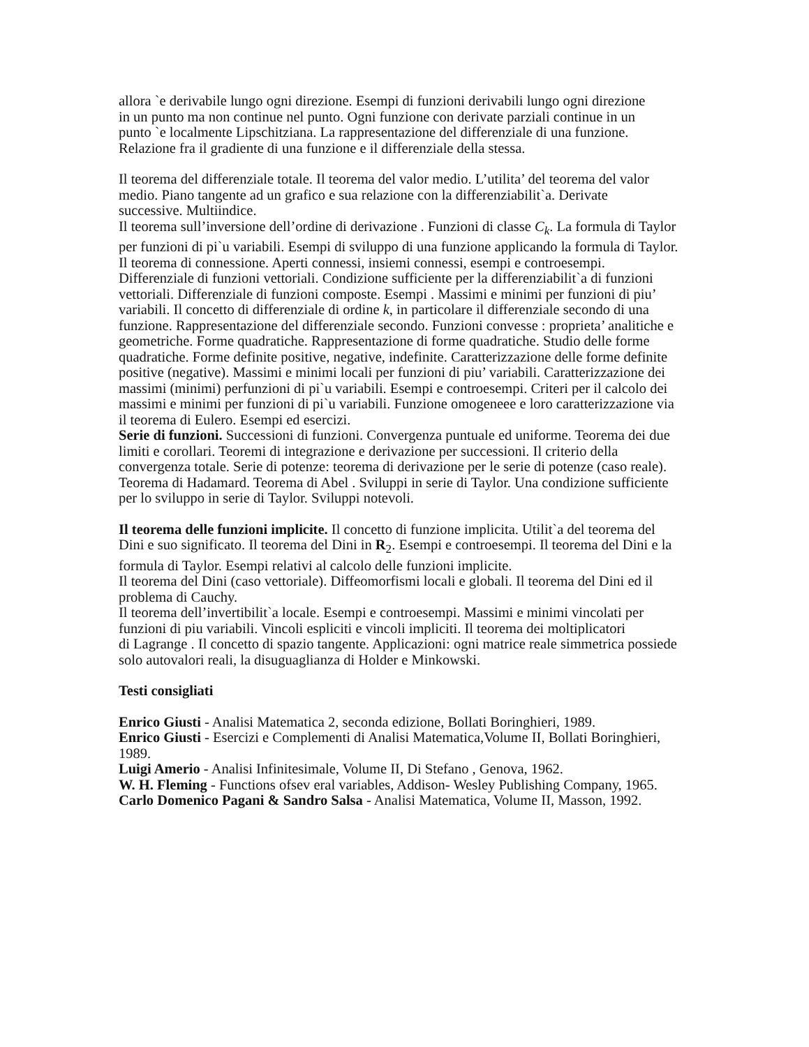allora `e derivabile lungo ogni direzione. Esempi di funzioni derivabili lungo ogni direzione
in un punto ma non continue nel punto. Ogni funzione con derivate parziali continue in un
punto `e localmente Lipschitziana. La rappresentazione del differenziale di una funzione. Relazione fra il gradiente di una funzione e il differenziale della stessa.
Il teorema del differenziale totale. Il teorema del valor medio. L’utilita’ del teorema del valor medio. Piano tangente ad un grafico e sua relazione con la differenziabilit`a. Derivate
successive. Multiindice.
Il teorema sull’inversione dell’ordine di derivazione . Funzioni di classe C<sub>k</sub>. La formula di Taylor per funzioni di pi`u variabili. Esempi di sviluppo di una funzione applicando la formula di Taylor. Il teorema di connessione. Aperti connessi, insiemi connessi, esempi e controesempi. Differenziale di funzioni vettoriali. Condizione sufficiente per la differenziabilit`a di funzioni vettoriali. Differenziale di funzioni composte. Esempi . Massimi e minimi per funzioni di piu’ variabili. Il concetto di differenziale di ordine k, in particolare il differenziale secondo di una funzione. Rappresentazione del differenziale secondo. Funzioni convesse : proprieta’ analitiche e geometriche. Forme quadratiche. Rappresentazione di forme quadratiche. Studio delle forme quadratiche. Forme definite positive, negative, indefinite. Caratterizzazione delle forme definite positive (negative). Massimi e minimi locali per funzioni di piu’ variabili. Caratterizzazione dei massimi (minimi) perfunzioni di pi`u variabili. Esempi e controesempi. Criteri per il calcolo dei massimi e minimi per funzioni di pi`u variabili. Funzione omogeneee e loro caratterizzazione via il teorema di Eulero. Esempi ed esercizi.
Serie di funzioni. Successioni di funzioni. Convergenza puntuale ed uniforme. Teorema dei due limiti e corollari. Teoremi di integrazione e derivazione per successioni. Il criterio della convergenza totale. Serie di potenze: teorema di derivazione per le serie di potenze (caso reale). Teorema di Hadamard. Teorema di Abel . Sviluppi in serie di Taylor. Una condizione sufficiente per lo sviluppo in serie di Taylor. Sviluppi notevoli.
Il teorema delle funzioni implicite. Il concetto di funzione implicita. Utilit`a del teorema del Dini e suo significato. Il teorema del Dini in R<sub>2</sub>. Esempi e controesempi. Il teorema del Dini e la formula di Taylor. Esempi relativi al calcolo delle funzioni implicite.
Il teorema del Dini (caso vettoriale). Diffeomorfismi locali e globali. Il teorema del Dini ed il problema di Cauchy.
Il teorema dell’invertibilit`a locale. Esempi e controesempi. Massimi e minimi vincolati per funzioni di piu variabili. Vincoli espliciti e vincoli impliciti. Il teorema dei moltiplicatori
di Lagrange . Il concetto di spazio tangente. Applicazioni: ogni matrice reale simmetrica possiede solo autovalori reali, la disuguaglianza di Holder e Minkowski.
Testi consigliati
Enrico Giusti - Analisi Matematica 2, seconda edizione, Bollati Boringhieri, 1989.
Enrico Giusti - Esercizi e Complementi di Analisi Matematica,Volume II, Bollati Boringhieri,
1989.
Luigi Amerio - Analisi Infinitesimale, Volume II, Di Stefano , Genova, 1962.
W. H. Fleming - Functions ofsev eral variables, Addison- Wesley Publishing Company, 1965.
Carlo Domenico Pagani & Sandro Salsa - Analisi Matematica, Volume II, Masson, 1992.